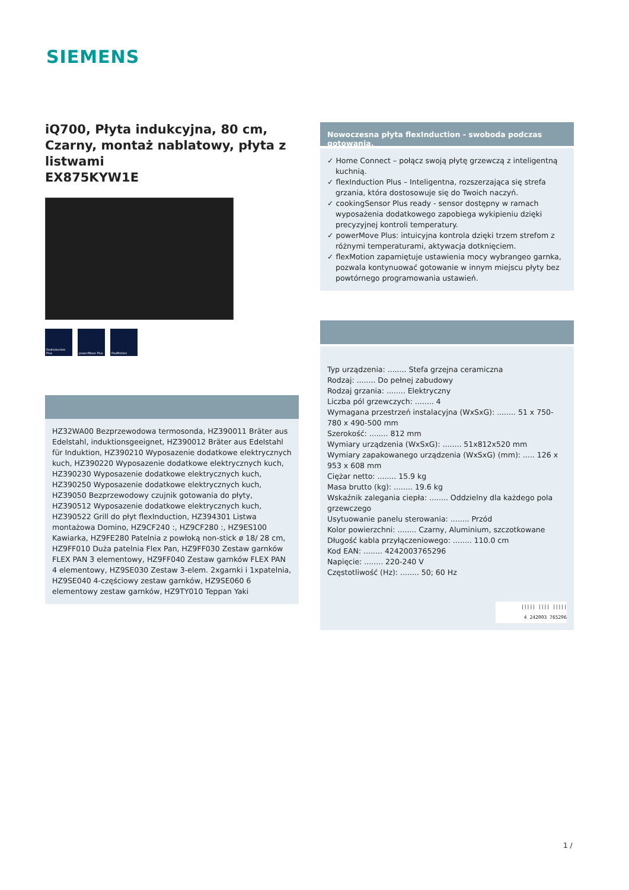SIEMENS
iQ700, Płyta indukcyjna, 80 cm, Czarny, montaż nablatowy, płyta z listwami
EX875KYW1E
flexInduction Plus
powerMove Plus flexMotion
HZ32WA00 Bezprzewodowa termosonda, HZ390011 Bräter aus Edelstahl, induktionsgeeignet, HZ390012 Bräter aus Edelstahl für Induktion, HZ390210 Wyposazenie dodatkowe elektrycznych kuch, HZ390220 Wyposazenie dodatkowe elektrycznych kuch, HZ390230 Wyposazenie dodatkowe elektrycznych kuch, HZ390250 Wyposazenie dodatkowe elektrycznych kuch, HZ39050 Bezprzewodowy czujnik gotowania do płyty, HZ390512 Wyposazenie dodatkowe elektrycznych kuch, HZ390522 Grill do płyt flexInduction, HZ394301 Listwa montażowa Domino, HZ9CF240 :, HZ9CF280 :, HZ9ES100 Kawiarka, HZ9FE280 Patelnia z powłoką non-stick ø 18/ 28 cm, HZ9FF010 Duża patelnia Flex Pan, HZ9FF030 Zestaw garnków FLEX PAN 3 elementowy, HZ9FF040 Zestaw garnków FLEX PAN 4 elementowy, HZ9SE030 Zestaw 3-elem. 2xgarnki i 1xpatelnia, HZ9SE040 4-częściowy zestaw garnków, HZ9SE060 6 elementowy zestaw garnków, HZ9TY010 Teppan Yaki
Nowoczesna płyta flexInduction - swoboda podczas gotowania.
✓ Home Connect – połącz swoją płytę grzewczą z inteligentną kuchnią.
✓ flexInduction Plus – Inteligentna, rozszerzająca się strefa grzania, która dostosowuje się do Twoich naczyń.
✓ cookingSensor Plus ready - sensor dostępny w ramach wyposażenia dodatkowego zapobiega wykipieniu dzięki precyzyjnej kontroli temperatury.
✓ powerMove Plus: intuicyjna kontrola dzięki trzem strefom z różnymi temperaturami, aktywacja dotknięciem.
✓ flexMotion zapamiętuje ustawienia mocy wybrangeo garnka, pozwala kontynuować gotowanie w innym miejscu płyty bez powtórnego programowania ustawień.
Typ urządzenia: ........ Stefa grzejna ceramiczna
Rodzaj: ........ Do pełnej zabudowy
Rodzaj grzania: ........ Elektryczny
Liczba pól grzewczych: ........ 4
Wymagana przestrzeń instalacyjna (WxSxG): ........ 51 x 750-780 x 490-500 mm
Szerokość: ........ 812 mm
Wymiary urządzenia (WxSxG): ........ 51x812x520 mm
Wymiary zapakowanego urządzenia (WxSxG) (mm): ..... 126 x 953 x 608 mm
Ciężar netto: ........ 15.9 kg
Masa brutto (kg): ........ 19.6 kg
Wskaźnik zalegania ciepła: ........ Oddzielny dla każdego pola grzewczego
Usytuowanie panelu sterowania: ........ Przód
Kolor powierzchni: ........ Czarny, Aluminium, szczotkowane
Długość kabla przyłączeniowego: ........ 110.0 cm
Kod EAN: ........ 4242003765296
Napięcie: ........ 220-240 V
Częstotliwość (Hz): ........ 50; 60 Hz
||||| |||| |||||
4 242003 765296
1 /